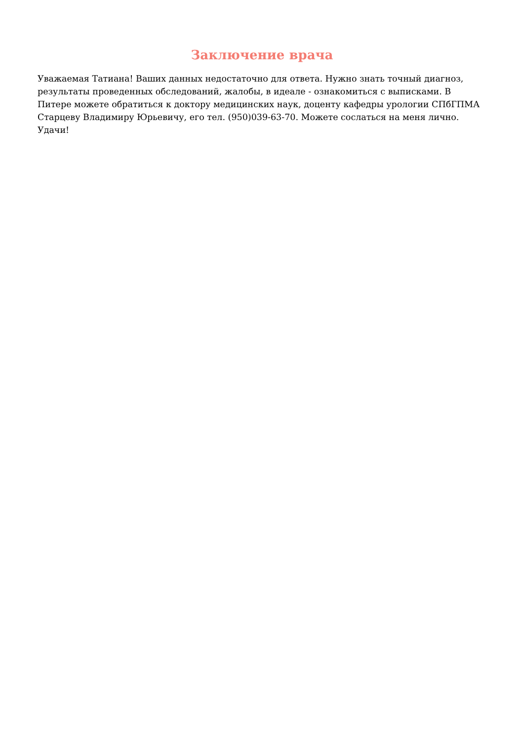Заключение врача
Уважаемая Татиана! Ваших данных недостаточно для ответа. Нужно знать точный диагноз, результаты проведенных обследований, жалобы, в идеале - ознакомиться с выписками. В Питере можете обратиться к доктору медицинских наук, доценту кафедры урологии СПбГПМА Старцеву Владимиру Юрьевичу, его тел. (950)039-63-70. Можете сослаться на меня лично. Удачи!